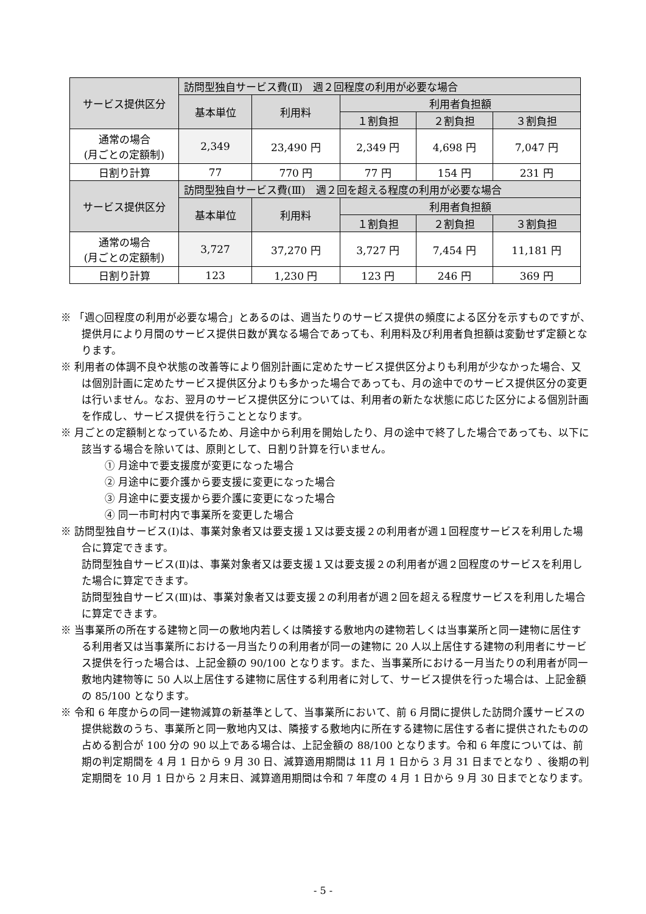| サービス提供区分 | 訪問型独自サービス費(Ⅱ) 週２回程度の利用が必要な場合 | | | | |
| --- | --- | --- | --- | --- | --- |
| | 基本単位 | 利用料 | 利用者負担額 | | |
| | | | １割負担 | ２割負担 | ３割負担 |
| 通常の場合 (月ごとの定額制) | 2,349 | 23,490 円 | 2,349 円 | 4,698 円 | 7,047 円 |
| 日割り計算 | 77 | 770 円 | 77 円 | 154 円 | 231 円 |
| サービス提供区分 | 訪問型独自サービス費(Ⅲ) 週２回を超える程度の利用が必要な場合 | | | | |
| | 基本単位 | 利用料 | 利用者負担額 | | |
| | | | １割負担 | ２割負担 | ３割負担 |
| 通常の場合 (月ごとの定額制) | 3,727 | 37,270 円 | 3,727 円 | 7,454 円 | 11,181 円 |
| 日割り計算 | 123 | 1,230 円 | 123 円 | 246 円 | 369 円 |
※ 「週○回程度の利用が必要な場合」とあるのは、週当たりのサービス提供の頻度による区分を示すものですが、提供月により月間のサービス提供日数が異なる場合であっても、利用料及び利用者負担額は変動せず定額となります。
※ 利用者の体調不良や状態の改善等により個別計画に定めたサービス提供区分よりも利用が少なかった場合、又は個別計画に定めたサービス提供区分よりも多かった場合であっても、月の途中でのサービス提供区分の変更は行いません。なお、翌月のサービス提供区分については、利用者の新たな状態に応じた区分による個別計画を作成し、サービス提供を行うこととなります。
※ 月ごとの定額制となっているため、月途中から利用を開始したり、月の途中で終了した場合であっても、以下に該当する場合を除いては、原則として、日割り計算を行いません。
① 月途中で要支援度が変更になった場合
② 月途中に要介護から要支援に変更になった場合
③ 月途中に要支援から要介護に変更になった場合
④ 同一市町村内で事業所を変更した場合
※ 訪問型独自サービス(Ⅰ)は、事業対象者又は要支援１又は要支援２の利用者が週１回程度サービスを利用した場合に算定できます。
訪問型独自サービス(Ⅱ)は、事業対象者又は要支援１又は要支援２の利用者が週２回程度のサービスを利用した場合に算定できます。
訪問型独自サービス(Ⅲ)は、事業対象者又は要支援２の利用者が週２回を超える程度サービスを利用した場合に算定できます。
※ 当事業所の所在する建物と同一の敷地内若しくは隣接する敷地内の建物若しくは当事業所と同一建物に居住する利用者又は当事業所における一月当たりの利用者が同一の建物に 20 人以上居住する建物の利用者にサービス提供を行った場合は、上記金額の 90/100 となります。また、当事業所における一月当たりの利用者が同一敷地内建物等に 50 人以上居住する建物に居住する利用者に対して、サービス提供を行った場合は、上記金額の 85/100 となります。
※ 令和 6 年度からの同一建物減算の新基準として、当事業所において、前 6 月間に提供した訪問介護サービスの提供総数のうち、事業所と同一敷地内又は、隣接する敷地内に所在する建物に居住する者に提供されたものの占める割合が 100 分の 90 以上である場合は、上記金額の 88/100 となります。令和 6 年度については、前期の判定期間を 4 月 1 日から 9 月 30 日、減算適用期間は 11 月 1 日から 3 月 31 日までとなり 、後期の判定期間を 10 月 1 日から 2 月末日、減算適用期間は令和 7 年度の 4 月 1 日から 9 月 30 日までとなります。
- 5 -